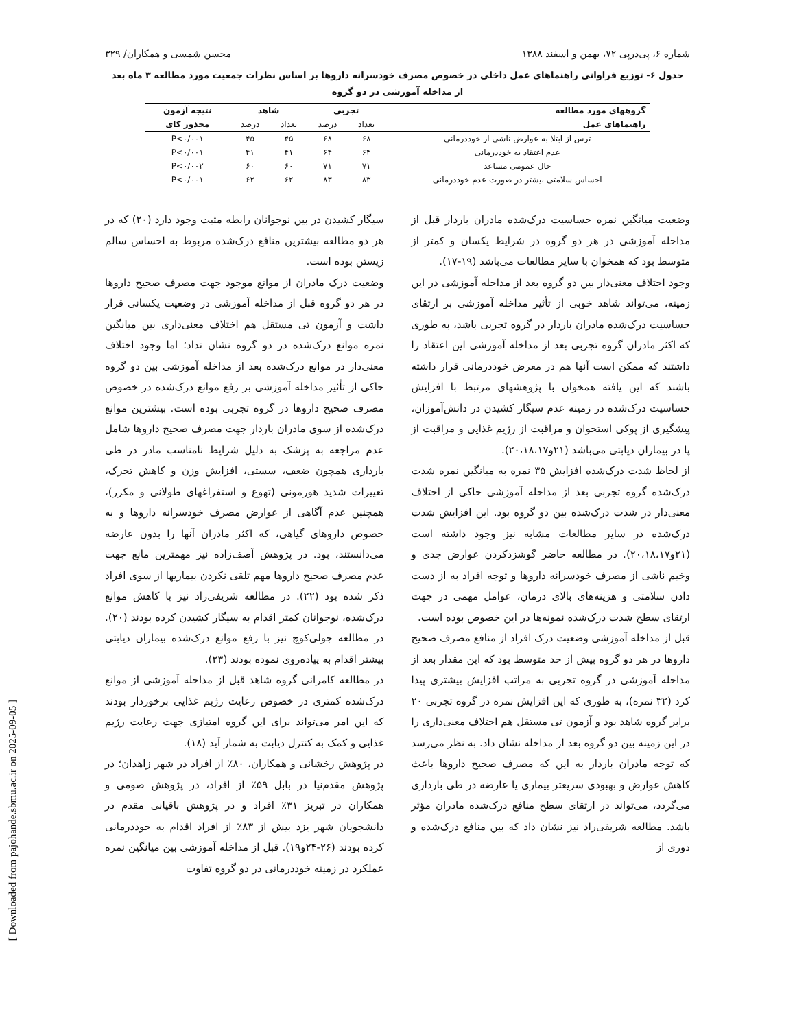شماره ۶، پی‌درپی ۷۲، بهمن و اسفند ۱۳۸۸ محسن شمسی و همکاران/ ۳۲۹
جدول ۶- توزیع فراوانی راهنماهای عمل داخلی در خصوص مصرف خودسرانه داروها بر اساس نظرات جمعیت مورد مطالعه ۳ ماه بعد از مداخله آموزشی در دو گروه
| گروههای مورد مطالعه | تجربی | | شاهد | | نتیجه آزمون |
| --- | --- | --- | --- | --- | --- |
| راهنماهای عمل | تعداد | درصد | تعداد | درصد | مجذور کای |
| ترس از ابتلا به عوارض ناشی از خوددرمانی | ۶۸ | ۶۸ | ۴۵ | ۴۵ | P<۰/۰۰۱ |
| عدم اعتقاد به خوددرمانی | ۶۴ | ۶۴ | ۴۱ | ۴۱ | P<۰/۰۰۱ |
| حال عمومی مساعد | ۷۱ | ۷۱ | ۶۰ | ۶۰ | P<۰/۰۰۲ |
| احساس سلامتی بیشتر در صورت عدم خوددرمانی | ۸۳ | ۸۳ | ۶۲ | ۶۲ | P<۰/۰۰۱ |
وضعیت میانگین نمره حساسیت درک‌شده مادران باردار قبل از مداخله آموزشی در هر دو گروه در شرایط یکسان و کمتر از متوسط بود که همخوان با سایر مطالعات می‌باشد (۱۹-۱۷).
وجود اختلاف معنی‌دار بین دو گروه بعد از مداخله آموزشی در این زمینه، می‌تواند شاهد خوبی از تأثیر مداخله آموزشی بر ارتقای حساسیت درک‌شده مادران باردار در گروه تجربی باشد، به طوری که اکثر مادران گروه تجربی بعد از مداخله آموزشی این اعتقاد را داشتند که ممکن است آنها هم در معرض خوددرمانی قرار داشته باشند که این یافته همخوان با پژوهشهای مرتبط با افزایش حساسیت درک‌شده در زمینه عدم سیگار کشیدن در دانش‌آموزان، پیشگیری از پوکی استخوان و مراقبت از رژیم غذایی و مراقبت از پا در بیماران دیابتی می‌باشد (۲۱و۲۰،۱۸،۱۷).
از لحاظ شدت درک‌شده افزایش ۳۵ نمره به میانگین نمره شدت درک‌شده گروه تجربی بعد از مداخله آموزشی حاکی از اختلاف معنی‌دار در شدت درک‌شده بین دو گروه بود. این افزایش شدت درک‌شده در سایر مطالعات مشابه نیز وجود داشته است (۲۱و۲۰،۱۸،۱۷). در مطالعه حاضر گوشزدکردن عوارض جدی و وخیم ناشی از مصرف خودسرانه داروها و توجه افراد به از دست دادن سلامتی و هزینه‌های بالای درمان، عوامل مهمی در جهت ارتقای سطح شدت درک‌شده نمونه‌ها در این خصوص بوده است.
قبل از مداخله آموزشی وضعیت درک افراد از منافع مصرف صحیح داروها در هر دو گروه بیش از حد متوسط بود که این مقدار بعد از مداخله آموزشی در گروه تجربی به مراتب افزایش بیشتری پیدا کرد (۳۲ نمره)، به طوری که این افزایش نمره در گروه تجربی ۲۰ برابر گروه شاهد بود و آزمون تی مستقل هم اختلاف معنی‌داری را در این زمینه بین دو گروه بعد از مداخله نشان داد. به نظر می‌رسد که توجه مادران باردار به این که مصرف صحیح داروها باعث کاهش عوارض و بهبودی سریعتر بیماری یا عارضه در طی بارداری می‌گردد، می‌تواند در ارتقای سطح منافع درک‌شده مادران مؤثر باشد. مطالعه شریفی‌راد نیز نشان داد که بین منافع درک‌شده و دوری از
سیگار کشیدن در بین نوجوانان رابطه مثبت وجود دارد (۲۰) که در هر دو مطالعه بیشترین منافع درک‌شده مربوط به احساس سالم زیستن بوده است.
وضعیت درک مادران از موانع موجود جهت مصرف صحیح داروها در هر دو گروه قبل از مداخله آموزشی در وضعیت یکسانی قرار داشت و آزمون تی مستقل هم اختلاف معنی‌داری بین میانگین نمره موانع درک‌شده در دو گروه نشان نداد؛ اما وجود اختلاف معنی‌دار در موانع درک‌شده بعد از مداخله آموزشی بین دو گروه حاکی از تأثیر مداخله آموزشی بر رفع موانع درک‌شده در خصوص مصرف صحیح داروها در گروه تجربی بوده است. بیشترین موانع درک‌شده از سوی مادران باردار جهت مصرف صحیح داروها شامل عدم مراجعه به پزشک به دلیل شرایط نامناسب مادر در طی بارداری همچون ضعف، سستی، افزایش وزن و کاهش تحرک، تغییرات شدید هورمونی (تهوع و استفراغهای طولانی و مکرر)، همچنین عدم آگاهی از عوارض مصرف خودسرانه داروها و به خصوص داروهای گیاهی، که اکثر مادران آنها را بدون عارضه می‌دانستند، بود. در پژوهش آصف‌زاده نیز مهمترین مانع جهت عدم مصرف صحیح داروها مهم تلقی نکردن بیماریها از سوی افراد ذکر شده بود (۲۲). در مطالعه شریفی‌راد نیز با کاهش موانع درک‌شده، نوجوانان کمتر اقدام به سیگار کشیدن کرده بودند (۲۰). در مطالعه جولی‌کوچ نیز با رفع موانع درک‌شده بیماران دیابتی بیشتر اقدام به پیاده‌روی نموده بودند (۲۳).
در مطالعه کامرانی گروه شاهد قبل از مداخله آموزشی از موانع درک‌شده کمتری در خصوص رعایت رژیم غذایی برخوردار بودند که این امر می‌تواند برای این گروه امتیازی جهت رعایت رژیم غذایی و کمک به کنترل دیابت به شمار آید (۱۸).
در پژوهش رخشانی و همکاران، ۸۰٪ از افراد در شهر زاهدان؛ در پژوهش مقدم‌نیا در بابل ۵۹٪ از افراد، در پژوهش صومی و همکاران در تبریز ۳۱٪ افراد و در پژوهش باقیانی مقدم در دانشجویان شهر یزد بیش از ۸۳٪ از افراد اقدام به خوددرمانی کرده بودند (۲۶-۲۴و۱۹). قبل از مداخله آموزشی بین میانگین نمره عملکرد در زمینه خوددرمانی در دو گروه تفاوت
[ Downloaded from pajohande.sbmu.ac.ir on 2025-09-05 ]